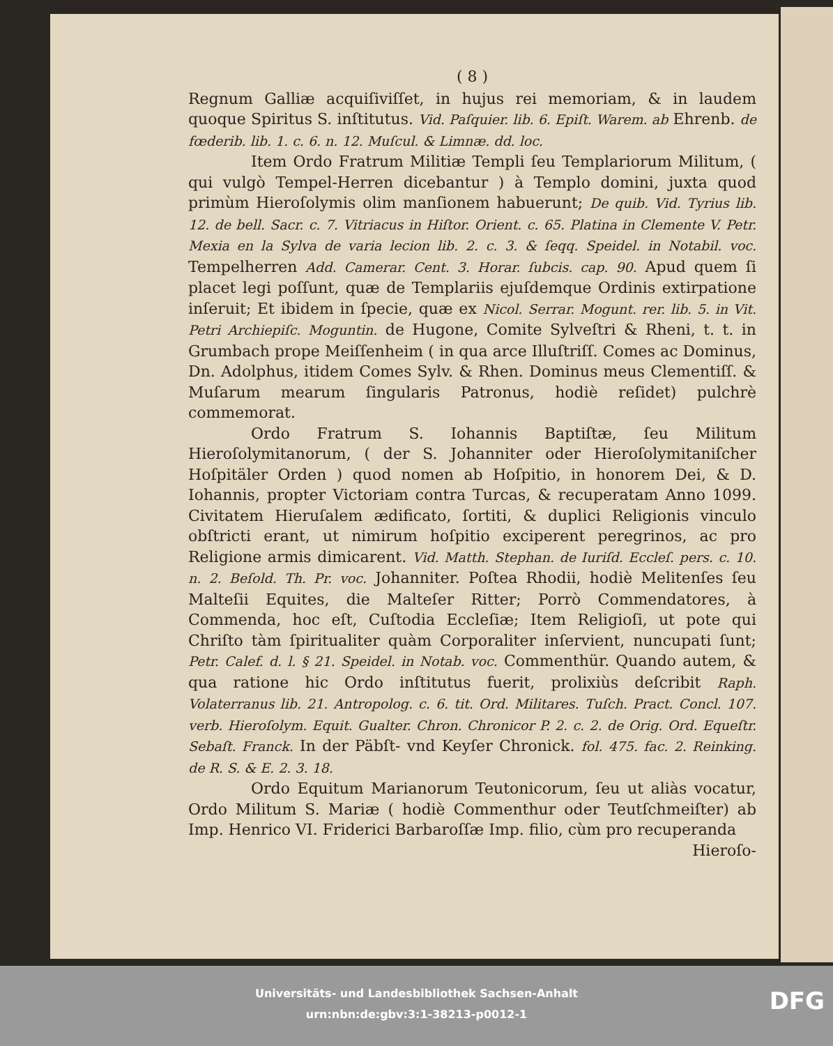( 8 )
Regnum Galliæ acquiſiviſſet, in hujus rei memoriam, & in laudem quoque Spiritus S. inſtitutus. Vid. Paſquier. lib. 6. Epiſt. Warem. ab Ehrenb. de fœderib. lib. 1. c. 6. n. 12. Muſcul. & Limnæ. dd. loc.
Item Ordo Fratrum Militiæ Templi ſeu Templariorum Militum, ( qui vulgò Tempel-Herren dicebantur ) à Templo domini, juxta quod primùm Hieroſolymis olim manſionem habuerunt; De quib. Vid. Tyrius lib. 12. de bell. Sacr. c. 7. Vitriacus in Hiſtor. Orient. c. 65. Platina in Clemente V. Petr. Mexia en la Sylva de varia lecion lib. 2. c. 3. & ſeqq. Speidel. in Notabil. voc. Tempelherren Add. Camerar. Cent. 3. Horar. ſubcis. cap. 90. Apud quem ſi placet legi poſſunt, quæ de Templariis ejuſdemque Ordinis extirpatione inſeruit; Et ibidem in ſpecie, quæ ex Nicol. Serrar. Mogunt. rer. lib. 5. in Vit. Petri Archiepiſc. Moguntin. de Hugone, Comite Sylveſtri & Rheni, t. t. in Grumbach prope Meiſſenheim ( in qua arce Illuſtriſſ. Comes ac Dominus, Dn. Adolphus, itidem Comes Sylv. & Rhen. Dominus meus Clementiſſ. & Muſarum mearum ſingularis Patronus, hodiè reſidet) pulchrè commemorat.
Ordo Fratrum S. Iohannis Baptiſtæ, ſeu Militum Hieroſolymitanorum, ( der S. Johanniter oder Hieroſolymitaniſcher Hoſpitäler Orden ) quod nomen ab Hoſpitio, in honorem Dei, & D. Iohannis, propter Victoriam contra Turcas, & recuperatam Anno 1099. Civitatem Hieruſalem ædificato, ſortiti, & duplici Religionis vinculo obſtricti erant, ut nimirum hoſpitio exciperent peregrinos, ac pro Religione armis dimicarent. Vid. Matth. Stephan. de Iuriſd. Eccleſ. pers. c. 10. n. 2. Beſold. Th. Pr. voc. Johanniter. Poſtea Rhodii, hodiè Melitenſes ſeu Malteſii Equites, die Malteſer Ritter; Porrò Commendatores, à Commenda, hoc eſt, Cuſtodia Eccleſiæ; Item Religioſi, ut pote qui Chriſto tàm ſpiritualiter quàm Corporaliter inſervient, nuncupati ſunt; Petr. Calef. d. l. § 21. Speidel. in Notab. voc. Commenthür. Quando autem, & qua ratione hic Ordo inſtitutus fuerit, prolixiùs deſcribit Raph. Volaterranus lib. 21. Antropolog. c. 6. tit. Ord. Militares. Tuſch. Pract. Concl. 107. verb. Hieroſolym. Equit. Gualter. Chron. Chronicor P. 2. c. 2. de Orig. Ord. Equeſtr. Sebaſt. Franck. In der Päbſt- vnd Keyſer Chronick. fol. 475. fac. 2. Reinking. de R. S. & E. 2. 3. 18.
Ordo Equitum Marianorum Teutonicorum, ſeu ut aliàs vocatur, Ordo Militum S. Mariæ ( hodiè Commenthur oder Teutſchmeiſter) ab Imp. Henrico VI. Friderici Barbaroſſæ Imp. filio, cùm pro recuperanda
Hieroſo-
Universitäts- und Landesbibliothek Sachsen-Anhalt
urn:nbn:de:gbv:3:1-38213-p0012-1
DFG